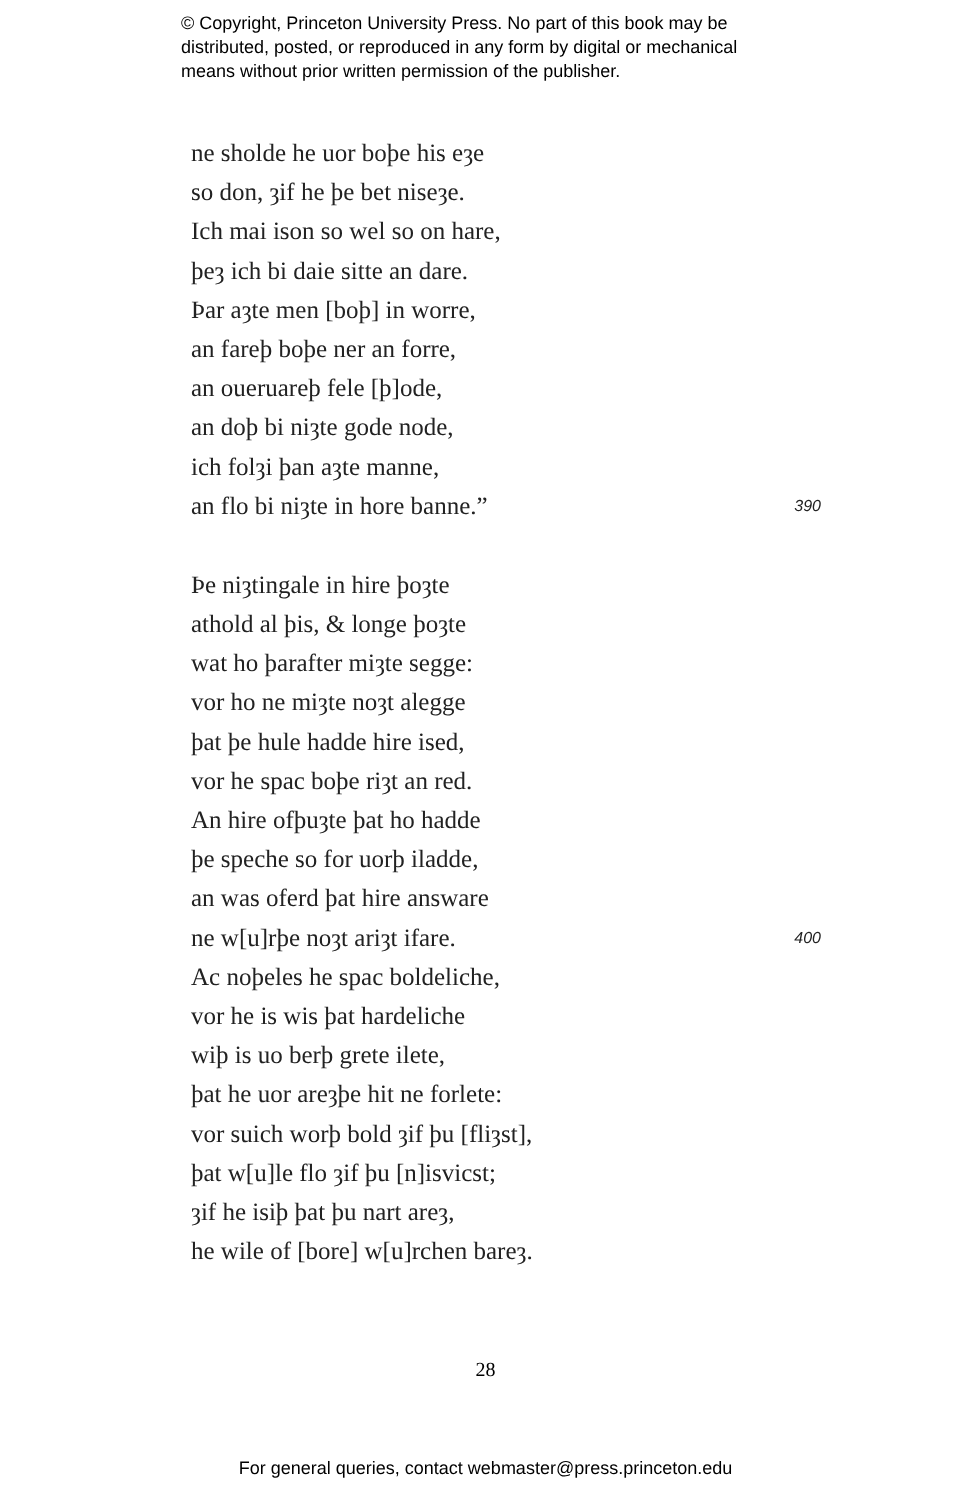© Copyright, Princeton University Press. No part of this book may be
distributed, posted, or reproduced in any form by digital or mechanical
means without prior written permission of the publisher.
ne sholde he uor boþe his eȝe
so don, ȝif he þe bet niseȝe.
Ich mai ison so wel so on hare,
þeȝ ich bi daie sitte an dare.
Þar aȝte men [boþ] in worre,
an fareþ boþe ner an forre,
an oueruareþ fele [þ]ode,
an doþ bi niȝte gode node,
ich folȝi þan aȝte manne,
an flo bi niȝte in hore banne.” 390
Þe niȝtingale in hire þoȝte
athold al þis, & longe þoȝte
wat ho þarafter miȝte segge:
vor ho ne miȝte noȝt alegge
þat þe hule hadde hire ised,
vor he spac boþe riȝt an red.
An hire ofþuȝte þat ho hadde
þe speche so for uorþ iladde,
an was oferd þat hire answare
ne w[u]rþe noȝt ariȝt ifare. 400
Ac noþeles he spac boldeliche,
vor he is wis þat hardeliche
wiþ is uo berþ grete ilete,
þat he uor areȝþe hit ne forlete:
vor suich worþ bold ȝif þu [fliȝst],
þat w[u]le flo ȝif þu [n]isvicst;
ȝif he isiþ þat þu nart areȝ,
he wile of [bore] w[u]rchen bareȝ.
28
For general queries, contact webmaster@press.princeton.edu